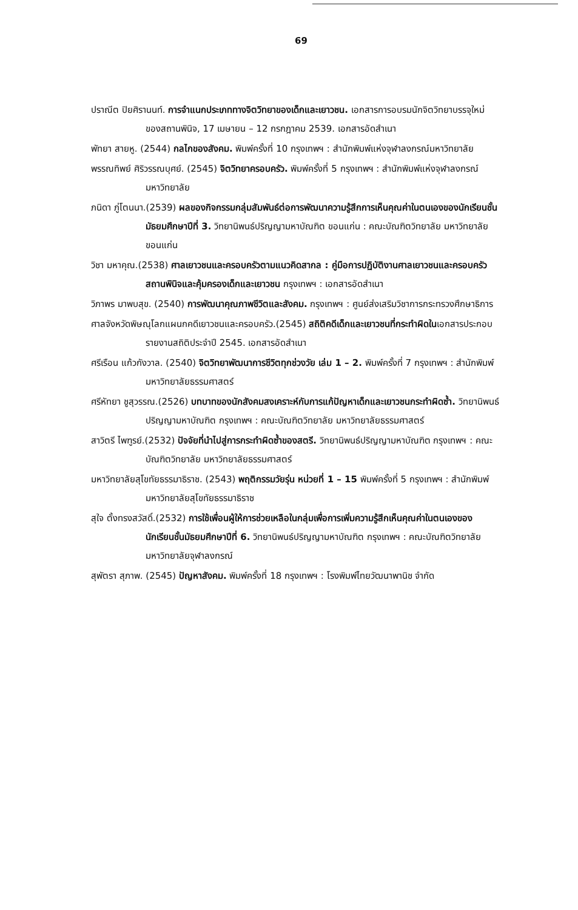69
ปราณีต ปิยศิรานนท์. การจำแนกประเภททางจิตวิทยาของเด็กและเยาวชน. เอกสารการอบรมนักจิตวิทยาบรรจุใหม่ของสถานพินิจ, 17 เมษายน – 12 กรกฎาคม 2539. เอกสารอัดสำเนา
พัทยา สายหู. (2544) กลไกของสังคม. พิมพ์ครั้งที่ 10 กรุงเทพฯ : สำนักพิมพ์แห่งจุฬาลงกรณ์มหาวิทยาลัย
พรรณทิพย์ ศิริวรรณบุศย์. (2545) จิตวิทยาครอบครัว. พิมพ์ครั้งที่ 5 กรุงเทพฯ : สำนักพิมพ์แห่งจุฬาลงกรณ์มหาวิทยาลัย
ภนิดา ภู่โตนนา.(2539) ผลของกิจกรรมกลุ่มสัมพันธ์ต่อการพัฒนาความรู้สึกการเห็นคุณค่าในตนเองของนักเรียนชั้นมัธยมศึกษาปีที่ 3. วิทยานิพนธ์ปริญญามหาบัณฑิต ขอนแก่น : คณะบัณฑิตวิทยาลัย มหาวิทยาลัยขอนแก่น
วิชา มหาคุณ.(2538) ศาลเยาวชนและครอบครัวตามแนวคิดสากล : คู่มือการปฏิบัติงานศาลเยาวชนและครอบครัว สถานพินิจและคุ้มครองเด็กและเยาวชน กรุงเทพฯ : เอกสารอัดสำเนา
วิภาพร มาพบสุข. (2540) การพัฒนาคุณภาพชีวิตและสังคม. กรุงเทพฯ : ศูนย์ส่งเสริมวิชาการกระทรวงศึกษาธิการ
ศาลจังหวัดพิษณุโลกแผนกคดีเยาวชนและครอบครัว.(2545) สถิติคดีเด็กและเยาวชนที่กระทำผิดในเอกสารประกอบรายงานสถิติประจำปี 2545. เอกสารอัดสำเนา
ศรีเรือน แก้วกังวาล. (2540) จิตวิทยาพัฒนาการชีวิตทุกช่วงวัย เล่ม 1 – 2. พิมพ์ครั้งที่ 7 กรุงเทพฯ : สำนักพิมพ์มหาวิทยาลัยธรรมศาสตร์
ศรีหัทยา ชูสุวรรณ.(2526) บทบาทของนักสังคมสงเคราะห์กับการแก้ปัญหาเด็กและเยาวชนกระทำผิดซ้ำ. วิทยานิพนธ์ปริญญามหาบัณฑิต กรุงเทพฯ : คณะบัณฑิตวิทยาลัย มหาวิทยาลัยธรรมศาสตร์
สาวิตรี ไพฑูรย์.(2532) ปัจจัยที่นำไปสู่การกระทำผิดซ้ำของสตรี. วิทยานิพนธ์ปริญญามหาบัณฑิต กรุงเทพฯ : คณะบัณฑิตวิทยาลัย มหาวิทยาลัยธรรมศาสตร์
มหาวิทยาลัยสุโขทัยธรรมาธิราช. (2543) พฤติกรรมวัยรุ่น หน่วยที่ 1 – 15 พิมพ์ครั้งที่ 5 กรุงเทพฯ : สำนักพิมพ์มหาวิทยาลัยสุโขทัยธรรมาธิราช
สุใจ ตั้งทรงสวัสดิ์.(2532) การใช้เพื่อนผู้ให้การช่วยเหลือในกลุ่มเพื่อการเพิ่มความรู้สึกเห็นคุณค่าในตนเองของนักเรียนชั้นมัธยมศึกษาปีที่ 6. วิทยานิพนธ์ปริญญามหาบัณฑิต กรุงเทพฯ : คณะบัณฑิตวิทยาลัย มหาวิทยาลัยจุฬาลงกรณ์
สุพัตรา สุภาพ. (2545) ปัญหาสังคม. พิมพ์ครั้งที่ 18 กรุงเทพฯ : โรงพิมพ์ไทยวัฒนาพานิช จำกัด